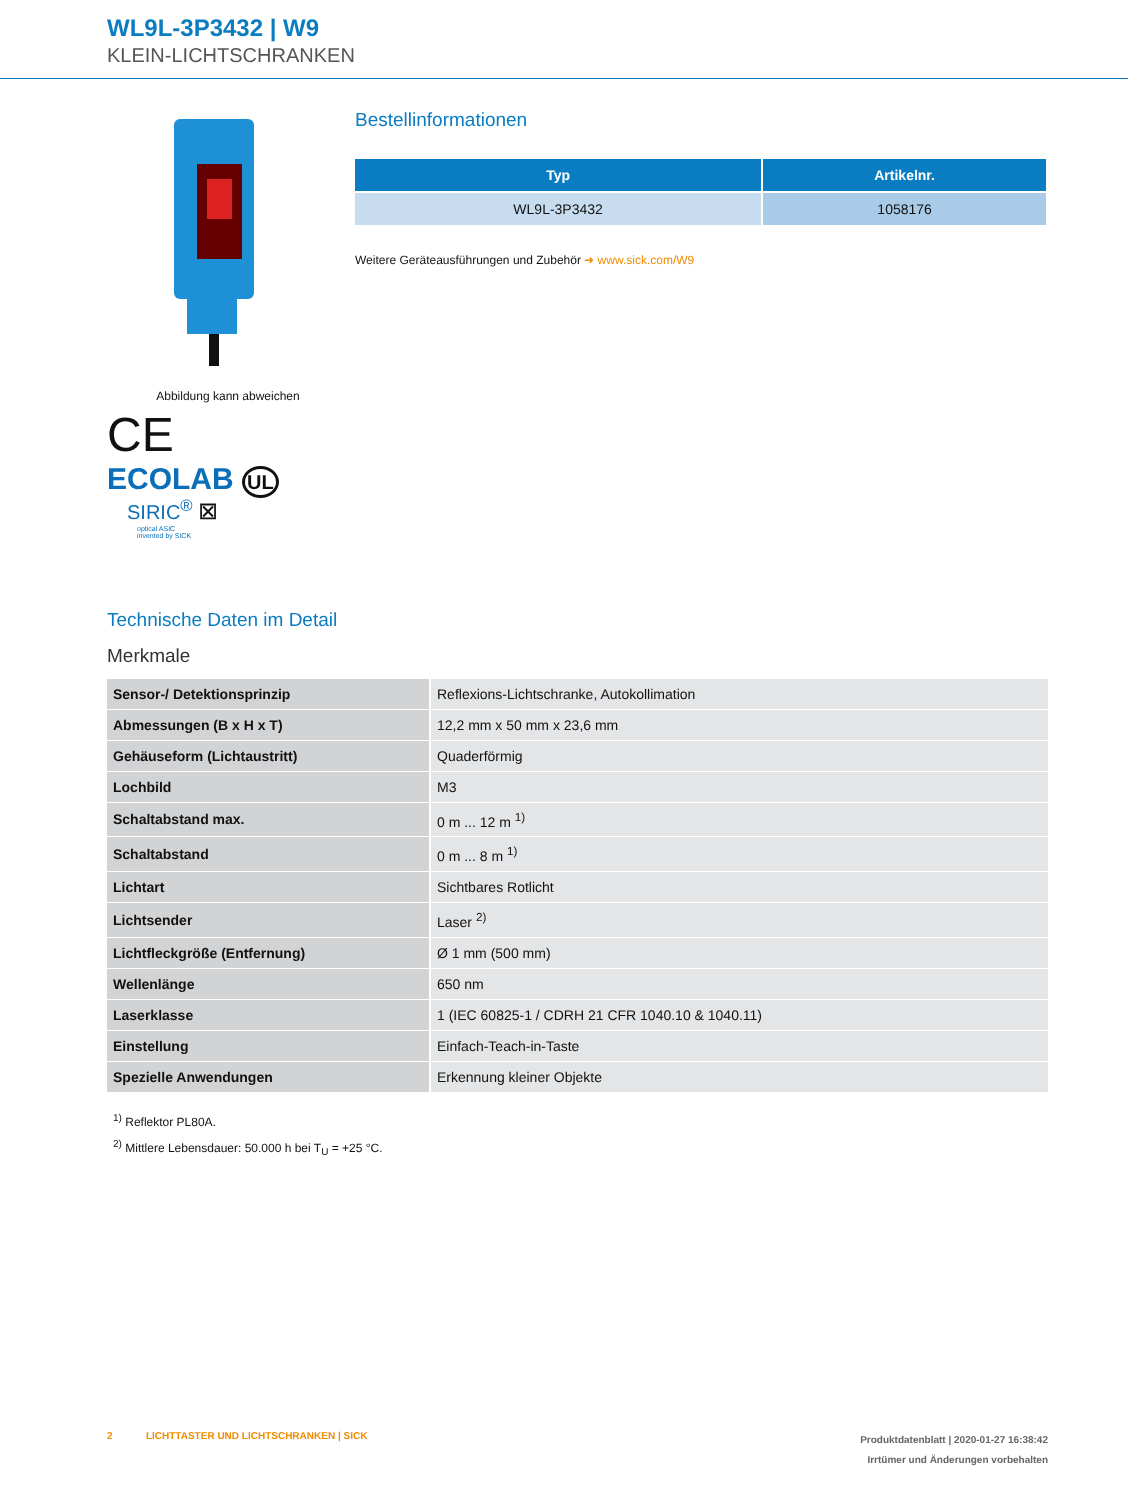WL9L-3P3432 | W9
KLEIN-LICHTSCHRANKEN
Abbildung kann abweichen
CE
ECOLAB UL
SIRIC<sup>®</sup> ⊠
optical ASIC
invented by SICK
Bestellinformationen
| Typ | Artikelnr. |
| --- | --- |
| WL9L-3P3432 | 1058176 |
Weitere Geräteausführungen und Zubehör ➜ www.sick.com/W9
Technische Daten im Detail
Merkmale
| Sensor-/ Detektionsprinzip | Reflexions-Lichtschranke, Autokollimation |
| Abmessungen (B x H x T) | 12,2 mm x 50 mm x 23,6 mm |
| Gehäuseform (Lichtaustritt) | Quaderförmig |
| Lochbild | M3 |
| Schaltabstand max. | 0 m ... 12 m <sup>1)</sup> |
| Schaltabstand | 0 m ... 8 m <sup>1)</sup> |
| Lichtart | Sichtbares Rotlicht |
| Lichtsender | Laser <sup>2)</sup> |
| Lichtfleckgröße (Entfernung) | Ø 1 mm (500 mm) |
| Wellenlänge | 650 nm |
| Laserklasse | 1 (IEC 60825-1 / CDRH 21 CFR 1040.10 & 1040.11) |
| Einstellung | Einfach-Teach-in-Taste |
| Spezielle Anwendungen | Erkennung kleiner Objekte |
<sup>1)</sup> Reflektor PL80A.
<sup>2)</sup> Mittlere Lebensdauer: 50.000 h bei T<sub>U</sub> = +25 °C.
2 LICHTTASTER UND LICHTSCHRANKEN | SICK
Produktdatenblatt | 2020-01-27 16:38:42
Irrtümer und Änderungen vorbehalten